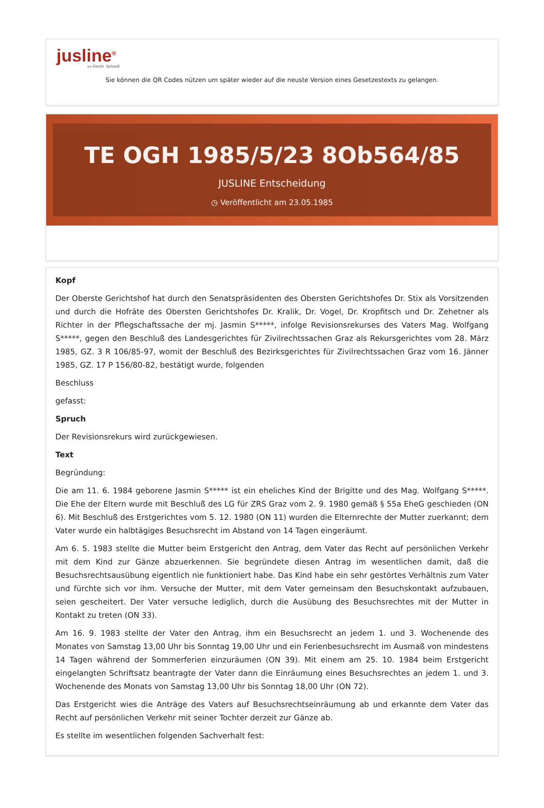jusline<sup>®</sup>
»» Recht. Schnell
Sie können die QR Codes nützen um später wieder auf die neuste Version eines Gesetzestexts zu gelangen.
TE OGH 1985/5/23 8Ob564/85
JUSLINE Entscheidung
◷ Veröffentlicht am 23.05.1985
Kopf
Der Oberste Gerichtshof hat durch den Senatspräsidenten des Obersten Gerichtshofes Dr. Stix als Vorsitzenden und durch die Hofräte des Obersten Gerichtshofes Dr. Kralik, Dr. Vogel, Dr. Kropfitsch und Dr. Zehetner als Richter in der Pflegschaftssache der mj. Jasmin S*****, infolge Revisionsrekurses des Vaters Mag. Wolfgang S*****, gegen den Beschluß des Landesgerichtes für Zivilrechtssachen Graz als Rekursgerichtes vom 28. März 1985, GZ. 3 R 106/85-97, womit der Beschluß des Bezirksgerichtes für Zivilrechtssachen Graz vom 16. Jänner 1985, GZ. 17 P 156/80-82, bestätigt wurde, folgenden
Beschluss
gefasst:
Spruch
Der Revisionsrekurs wird zurückgewiesen.
Text
Begründung:
Die am 11. 6. 1984 geborene Jasmin S***** ist ein eheliches Kind der Brigitte und des Mag. Wolfgang S*****. Die Ehe der Eltern wurde mit Beschluß des LG für ZRS Graz vom 2. 9. 1980 gemäß § 55a EheG geschieden (ON 6). Mit Beschluß des Erstgerichtes vom 5. 12. 1980 (ON 11) wurden die Elternrechte der Mutter zuerkannt; dem Vater wurde ein halbtägiges Besuchsrecht im Abstand von 14 Tagen eingeräumt.
Am 6. 5. 1983 stellte die Mutter beim Erstgericht den Antrag, dem Vater das Recht auf persönlichen Verkehr mit dem Kind zur Gänze abzuerkennen. Sie begründete diesen Antrag im wesentlichen damit, daß die Besuchsrechtsausübung eigentlich nie funktioniert habe. Das Kind habe ein sehr gestörtes Verhältnis zum Vater und fürchte sich vor ihm. Versuche der Mutter, mit dem Vater gemeinsam den Besuchskontakt aufzubauen, seien gescheitert. Der Vater versuche lediglich, durch die Ausübung des Besuchsrechtes mit der Mutter in Kontakt zu treten (ON 33).
Am 16. 9. 1983 stellte der Vater den Antrag, ihm ein Besuchsrecht an jedem 1. und 3. Wochenende des Monates von Samstag 13,00 Uhr bis Sonntag 19,00 Uhr und ein Ferienbesuchsrecht im Ausmaß von mindestens 14 Tagen während der Sommerferien einzuräumen (ON 39). Mit einem am 25. 10. 1984 beim Erstgericht eingelangten Schriftsatz beantragte der Vater dann die Einräumung eines Besuchsrechtes an jedem 1. und 3. Wochenende des Monats von Samstag 13,00 Uhr bis Sonntag 18,00 Uhr (ON 72).
Das Erstgericht wies die Anträge des Vaters auf Besuchsrechtseinräumung ab und erkannte dem Vater das Recht auf persönlichen Verkehr mit seiner Tochter derzeit zur Gänze ab.
Es stellte im wesentlichen folgenden Sachverhalt fest: